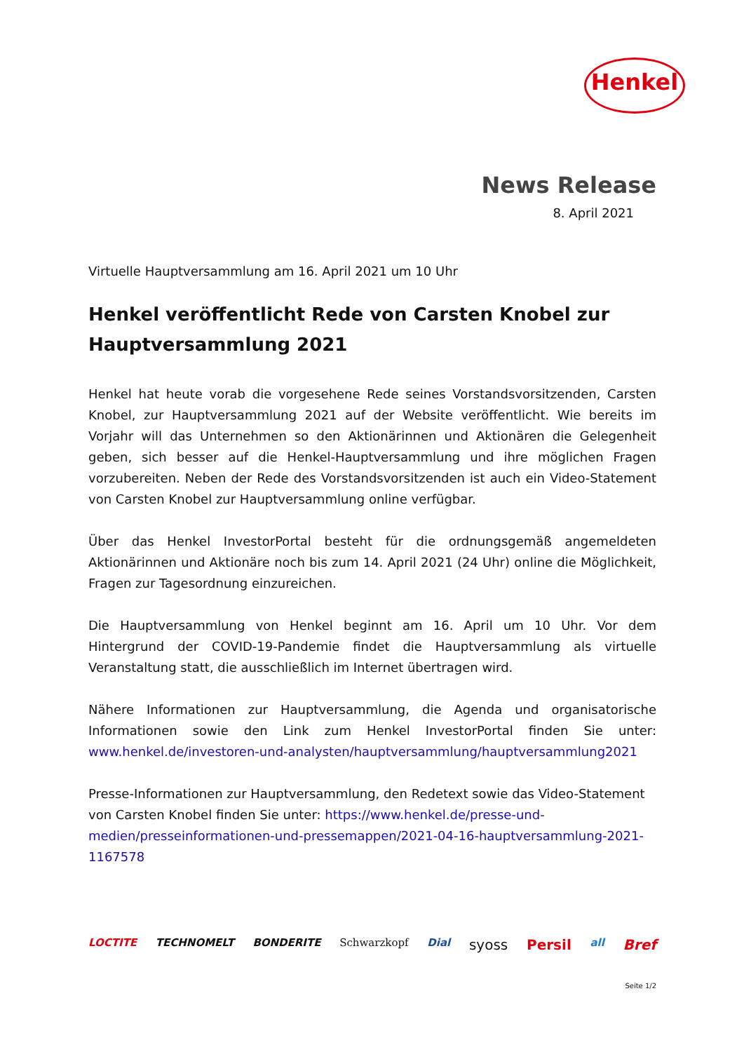Henkel
News Release
8. April 2021
Virtuelle Hauptversammlung am 16. April 2021 um 10 Uhr
Henkel veröffentlicht Rede von Carsten Knobel zur Hauptversammlung 2021
Henkel hat heute vorab die vorgesehene Rede seines Vorstandsvorsitzenden, Carsten Knobel, zur Hauptversammlung 2021 auf der Website veröffentlicht. Wie bereits im Vorjahr will das Unternehmen so den Aktionärinnen und Aktionären die Gelegenheit geben, sich besser auf die Henkel-Hauptversammlung und ihre möglichen Fragen vorzubereiten. Neben der Rede des Vorstandsvorsitzenden ist auch ein Video-Statement von Carsten Knobel zur Hauptversammlung online verfügbar.
Über das Henkel InvestorPortal besteht für die ordnungsgemäß angemeldeten Aktionärinnen und Aktionäre noch bis zum 14. April 2021 (24 Uhr) online die Möglichkeit, Fragen zur Tagesordnung einzureichen.
Die Hauptversammlung von Henkel beginnt am 16. April um 10 Uhr. Vor dem Hintergrund der COVID-19-Pandemie findet die Hauptversammlung als virtuelle Veranstaltung statt, die ausschließlich im Internet übertragen wird.
Nähere Informationen zur Hauptversammlung, die Agenda und organisatorische Informationen sowie den Link zum Henkel InvestorPortal finden Sie unter: www.henkel.de/investoren-und-analysten/hauptversammlung/hauptversammlung2021
Presse-Informationen zur Hauptversammlung, den Redetext sowie das Video-Statement von Carsten Knobel finden Sie unter: https://www.henkel.de/presse-und-medien/presseinformationen-und-pressemappen/2021-04-16-hauptversammlung-2021-1167578
LOCTITE TECHNOMELT BONDERITE Schwarzkopf Dial syoss Persil all Bref
Seite 1/2